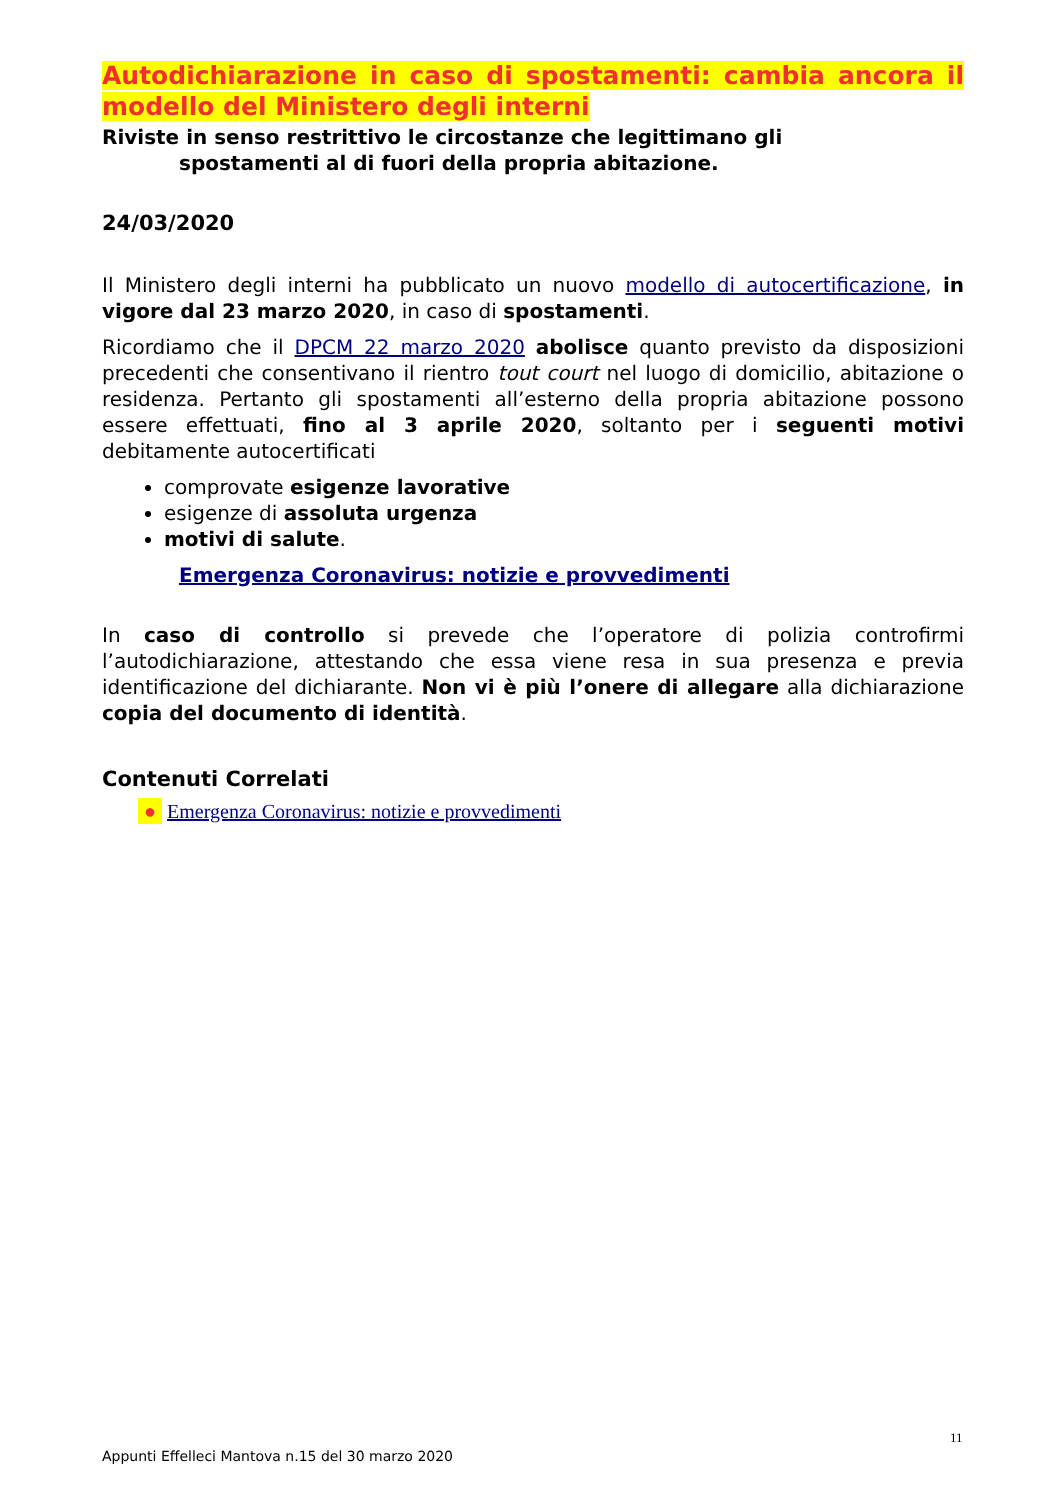Autodichiarazione in caso di spostamenti: cambia ancora il modello del Ministero degli interni
Riviste in senso restrittivo le circostanze che legittimano gli
spostamenti al di fuori della propria abitazione.
24/03/2020
Il Ministero degli interni ha pubblicato un nuovo modello di autocertificazione, in vigore dal 23 marzo 2020, in caso di spostamenti.
Ricordiamo che il DPCM 22 marzo 2020 abolisce quanto previsto da disposizioni precedenti che consentivano il rientro tout court nel luogo di domicilio, abitazione o residenza. Pertanto gli spostamenti all’esterno della propria abitazione possono essere effettuati, fino al 3 aprile 2020, soltanto per i seguenti motivi debitamente autocertificati
comprovate esigenze lavorative
esigenze di assoluta urgenza
motivi di salute.
Emergenza Coronavirus: notizie e provvedimenti
In caso di controllo si prevede che l’operatore di polizia controfirmi l’autodichiarazione, attestando che essa viene resa in sua presenza e previa identificazione del dichiarante. Non vi è più l’onere di allegare alla dichiarazione copia del documento di identità.
Contenuti Correlati
● Emergenza Coronavirus: notizie e provvedimenti
11
Appunti Effelleci Mantova n.15 del 30 marzo 2020